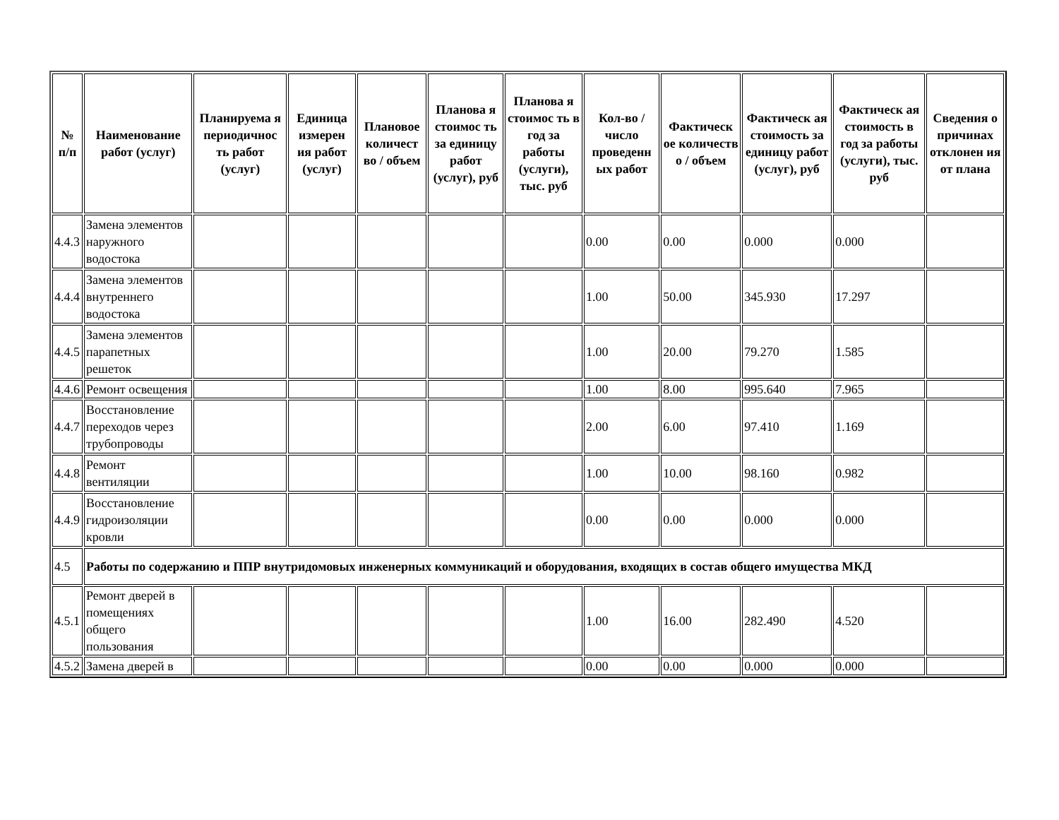| № п/п | Наименование работ (услуг) | Планируема я периодичнос ть работ (услуг) | Единица измерен ия работ (услуг) | Плановое количест во / объем | Планова я стоимос ть за единицу работ (услуг), руб | Планова я стоимос ть в год за работы (услуги), тыс. руб | Кол-во / число проведенн ых работ | Фактическ ое количеств о / объем | Фактическ ая стоимость за единицу работ (услуг), руб | Фактическ ая стоимость в год за работы (услуги), тыс. руб | Сведения о причинах отклонен ия от плана |
| --- | --- | --- | --- | --- | --- | --- | --- | --- | --- | --- | --- |
| 4.4.3 | Замена элементов наружного водостока | | | | | | 0.00 | 0.00 | 0.000 | 0.000 | |
| 4.4.4 | Замена элементов внутреннего водостока | | | | | | 1.00 | 50.00 | 345.930 | 17.297 | |
| 4.4.5 | Замена элементов парапетных решеток | | | | | | 1.00 | 20.00 | 79.270 | 1.585 | |
| 4.4.6 | Ремонт освещения | | | | | | 1.00 | 8.00 | 995.640 | 7.965 | |
| 4.4.7 | Восстановление переходов через трубопроводы | | | | | | 2.00 | 6.00 | 97.410 | 1.169 | |
| 4.4.8 | Ремонт вентиляции | | | | | | 1.00 | 10.00 | 98.160 | 0.982 | |
| 4.4.9 | Восстановление гидроизоляции кровли | | | | | | 0.00 | 0.00 | 0.000 | 0.000 | |
| 4.5 | Работы по содержанию и ППР внутридомовых инженерных коммуникаций и оборудования, входящих в состав общего имущества МКД | | | | | | | | | | |
| 4.5.1 | Ремонт дверей в помещениях общего пользования | | | | | | 1.00 | 16.00 | 282.490 | 4.520 | |
| 4.5.2 | Замена дверей в | | | | | | 0.00 | 0.00 | 0.000 | 0.000 | |